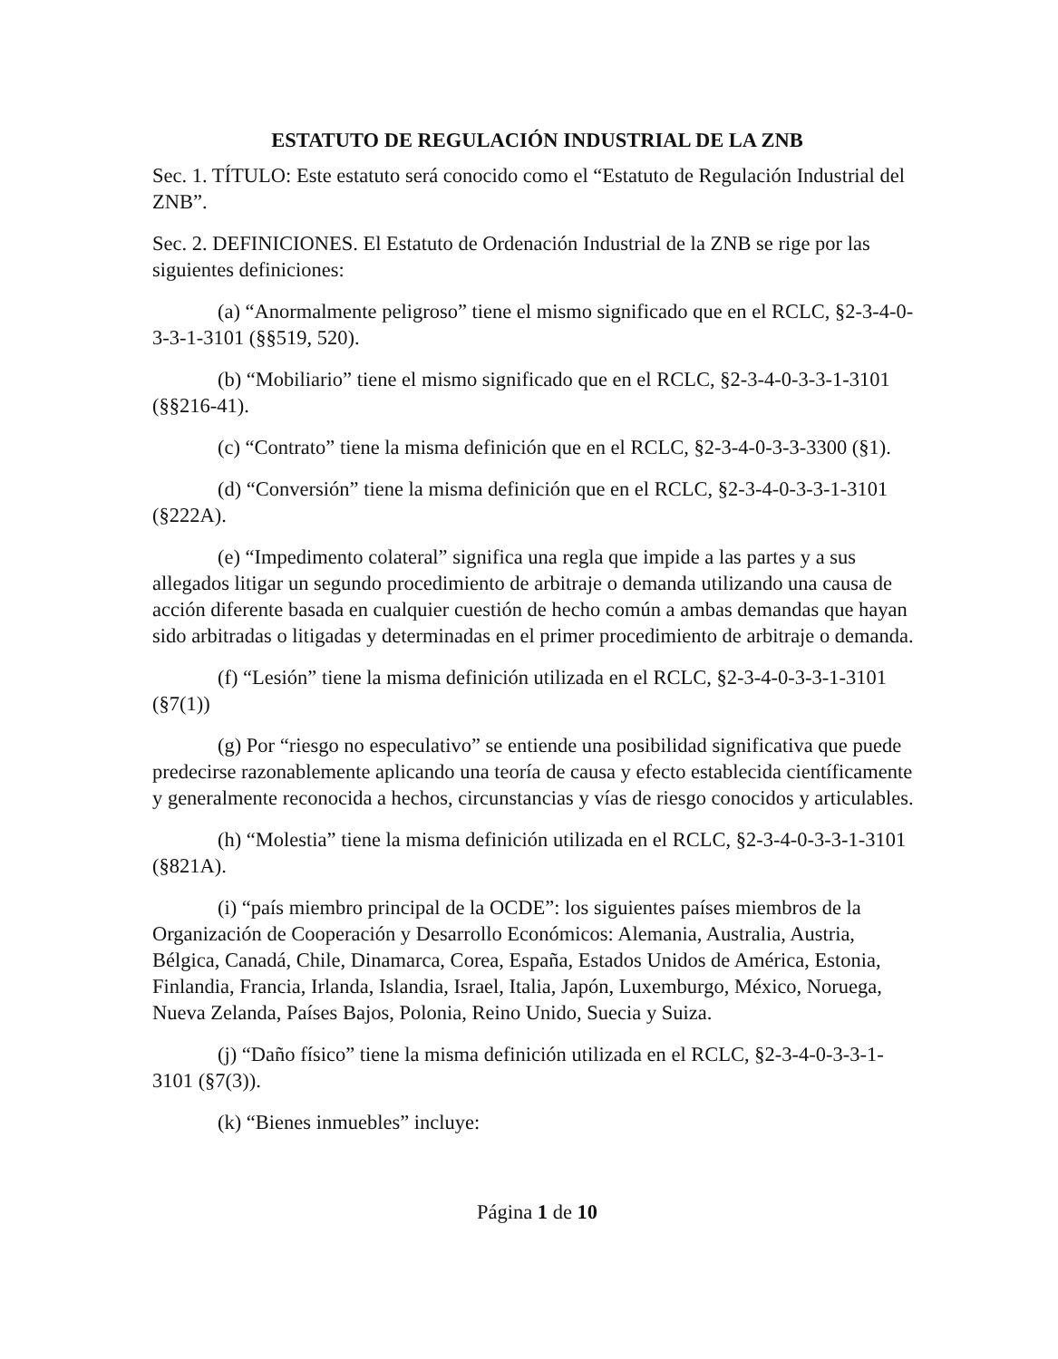ESTATUTO DE REGULACIÓN INDUSTRIAL DE LA ZNB
Sec. 1. TÍTULO: Este estatuto será conocido como el “Estatuto de Regulación Industrial del ZNB”.
Sec. 2. DEFINICIONES. El Estatuto de Ordenación Industrial de la ZNB se rige por las siguientes definiciones:
(a) “Anormalmente peligroso” tiene el mismo significado que en el RCLC, §2-3-4-0-3-3-1-3101 (§§519, 520).
(b) “Mobiliario” tiene el mismo significado que en el RCLC, §2-3-4-0-3-3-1-3101 (§§216-41).
(c) “Contrato” tiene la misma definición que en el RCLC, §2-3-4-0-3-3-3300 (§1).
(d) “Conversión” tiene la misma definición que en el RCLC, §2-3-4-0-3-3-1-3101 (§222A).
(e) “Impedimento colateral” significa una regla que impide a las partes y a sus allegados litigar un segundo procedimiento de arbitraje o demanda utilizando una causa de acción diferente basada en cualquier cuestión de hecho común a ambas demandas que hayan sido arbitradas o litigadas y determinadas en el primer procedimiento de arbitraje o demanda.
(f) “Lesión” tiene la misma definición utilizada en el RCLC, §2-3-4-0-3-3-1-3101 (§7(1))
(g) Por “riesgo no especulativo” se entiende una posibilidad significativa que puede predecirse razonablemente aplicando una teoría de causa y efecto establecida científicamente y generalmente reconocida a hechos, circunstancias y vías de riesgo conocidos y articulables.
(h) “Molestia” tiene la misma definición utilizada en el RCLC, §2-3-4-0-3-3-1-3101 (§821A).
(i) “país miembro principal de la OCDE”: los siguientes países miembros de la Organización de Cooperación y Desarrollo Económicos: Alemania, Australia, Austria, Bélgica, Canadá, Chile, Dinamarca, Corea, España, Estados Unidos de América, Estonia, Finlandia, Francia, Irlanda, Islandia, Israel, Italia, Japón, Luxemburgo, México, Noruega, Nueva Zelanda, Países Bajos, Polonia, Reino Unido, Suecia y Suiza.
(j) “Daño físico” tiene la misma definición utilizada en el RCLC, §2-3-4-0-3-3-1-3101 (§7(3)).
(k) “Bienes inmuebles” incluye:
Página 1 de 10